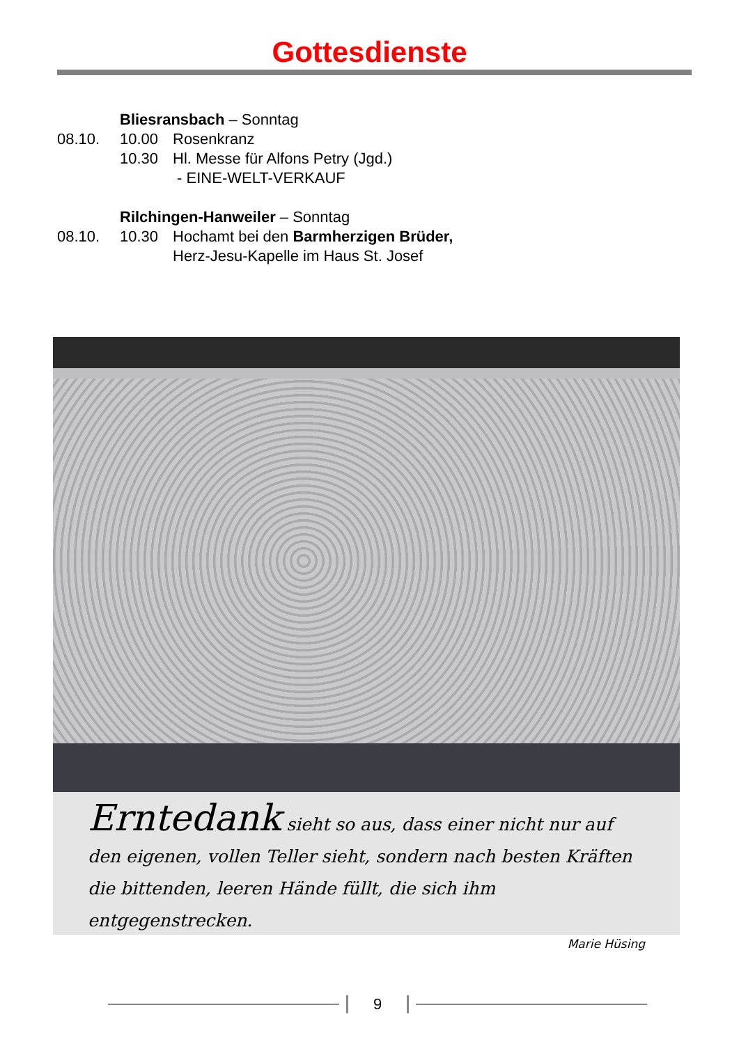Gottesdienste
Bliesransbach – Sonntag
08.10. 10.00 Rosenkranz
10.30 Hl. Messe für Alfons Petry (Jgd.)
- EINE-WELT-VERKAUF
Rilchingen-Hanweiler – Sonntag
08.10. 10.30 Hochamt bei den Barmherzigen Brüder,
Herz-Jesu-Kapelle im Haus St. Josef
Erntedank sieht so aus, dass einer nicht nur auf den eigenen, vollen Teller sieht, sondern nach besten Kräften die bittenden, leeren Hände füllt, die sich ihm entgegenstrecken.
Marie Hüsing
9